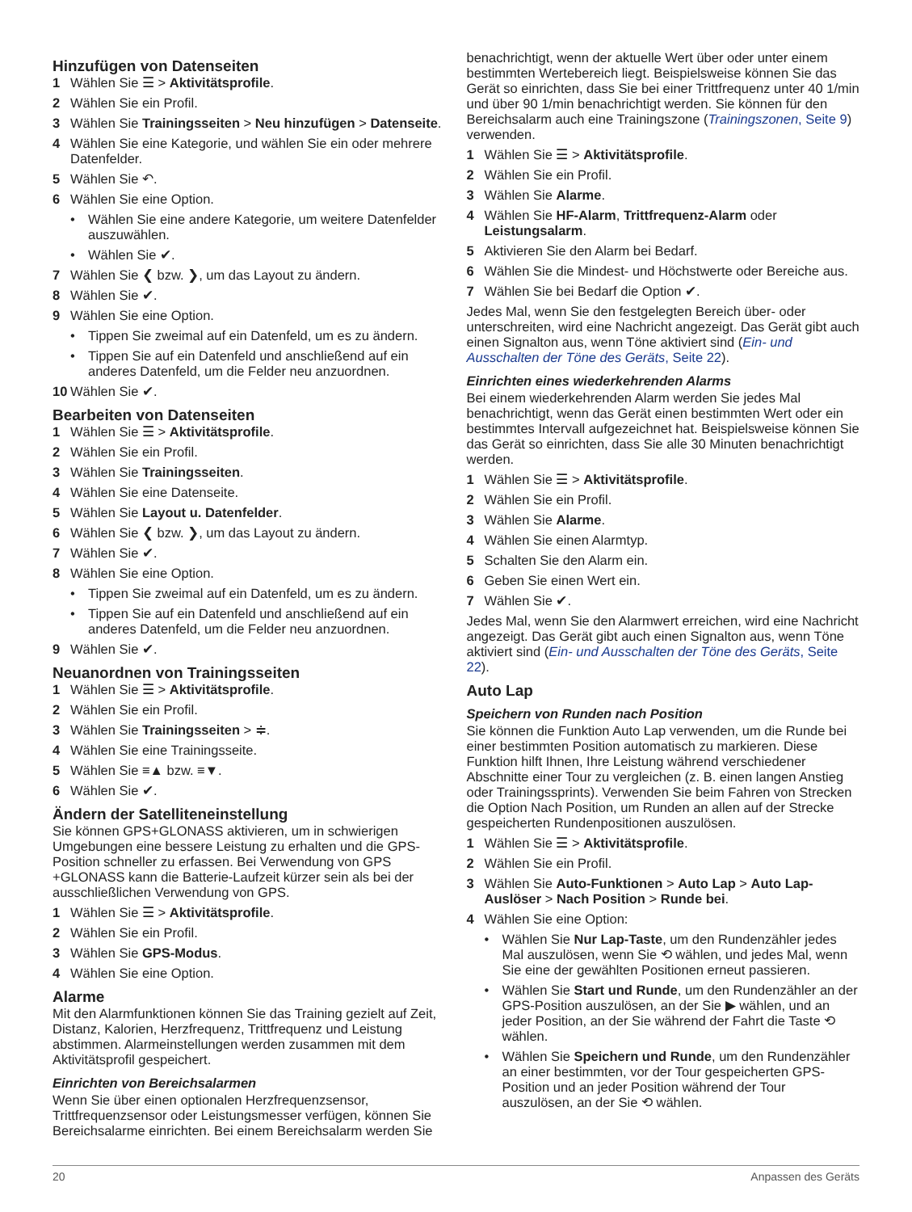Hinzufügen von Datenseiten
1 Wählen Sie ☰ > Aktivitätsprofile.
2 Wählen Sie ein Profil.
3 Wählen Sie Trainingsseiten > Neu hinzufügen > Datenseite.
4 Wählen Sie eine Kategorie, und wählen Sie ein oder mehrere Datenfelder.
5 Wählen Sie ↶.
6 Wählen Sie eine Option.
• Wählen Sie eine andere Kategorie, um weitere Datenfelder auszuwählen.
• Wählen Sie ✔.
7 Wählen Sie ❮ bzw. ❯, um das Layout zu ändern.
8 Wählen Sie ✔.
9 Wählen Sie eine Option.
• Tippen Sie zweimal auf ein Datenfeld, um es zu ändern.
• Tippen Sie auf ein Datenfeld und anschließend auf ein anderes Datenfeld, um die Felder neu anzuordnen.
10 Wählen Sie ✔.
Bearbeiten von Datenseiten
1 Wählen Sie ☰ > Aktivitätsprofile.
2 Wählen Sie ein Profil.
3 Wählen Sie Trainingsseiten.
4 Wählen Sie eine Datenseite.
5 Wählen Sie Layout u. Datenfelder.
6 Wählen Sie ❮ bzw. ❯, um das Layout zu ändern.
7 Wählen Sie ✔.
8 Wählen Sie eine Option.
• Tippen Sie zweimal auf ein Datenfeld, um es zu ändern.
• Tippen Sie auf ein Datenfeld und anschließend auf ein anderes Datenfeld, um die Felder neu anzuordnen.
9 Wählen Sie ✔.
Neuanordnen von Trainingsseiten
1 Wählen Sie ☰ > Aktivitätsprofile.
2 Wählen Sie ein Profil.
3 Wählen Sie Trainingsseiten > ≑.
4 Wählen Sie eine Trainingsseite.
5 Wählen Sie ≡▲ bzw. ≡▼.
6 Wählen Sie ✔.
Ändern der Satelliteneinstellung
Sie können GPS+GLONASS aktivieren, um in schwierigen Umgebungen eine bessere Leistung zu erhalten und die GPS-Position schneller zu erfassen. Bei Verwendung von GPS +GLONASS kann die Batterie-Laufzeit kürzer sein als bei der ausschließlichen Verwendung von GPS.
1 Wählen Sie ☰ > Aktivitätsprofile.
2 Wählen Sie ein Profil.
3 Wählen Sie GPS-Modus.
4 Wählen Sie eine Option.
Alarme
Mit den Alarmfunktionen können Sie das Training gezielt auf Zeit, Distanz, Kalorien, Herzfrequenz, Trittfrequenz und Leistung abstimmen. Alarmeinstellungen werden zusammen mit dem Aktivitätsprofil gespeichert.
Einrichten von Bereichsalarmen
Wenn Sie über einen optionalen Herzfrequenzsensor, Trittfrequenzsensor oder Leistungsmesser verfügen, können Sie Bereichsalarme einrichten. Bei einem Bereichsalarm werden Sie
benachrichtigt, wenn der aktuelle Wert über oder unter einem bestimmten Wertebereich liegt. Beispielsweise können Sie das Gerät so einrichten, dass Sie bei einer Trittfrequenz unter 40 1/min und über 90 1/min benachrichtigt werden. Sie können für den Bereichsalarm auch eine Trainingszone (Trainingszonen, Seite 9) verwenden.
1 Wählen Sie ☰ > Aktivitätsprofile.
2 Wählen Sie ein Profil.
3 Wählen Sie Alarme.
4 Wählen Sie HF-Alarm, Trittfrequenz-Alarm oder Leistungsalarm.
5 Aktivieren Sie den Alarm bei Bedarf.
6 Wählen Sie die Mindest- und Höchstwerte oder Bereiche aus.
7 Wählen Sie bei Bedarf die Option ✔.
Jedes Mal, wenn Sie den festgelegten Bereich über- oder unterschreiten, wird eine Nachricht angezeigt. Das Gerät gibt auch einen Signalton aus, wenn Töne aktiviert sind (Ein- und Ausschalten der Töne des Geräts, Seite 22).
Einrichten eines wiederkehrenden Alarms
Bei einem wiederkehrenden Alarm werden Sie jedes Mal benachrichtigt, wenn das Gerät einen bestimmten Wert oder ein bestimmtes Intervall aufgezeichnet hat. Beispielsweise können Sie das Gerät so einrichten, dass Sie alle 30 Minuten benachrichtigt werden.
1 Wählen Sie ☰ > Aktivitätsprofile.
2 Wählen Sie ein Profil.
3 Wählen Sie Alarme.
4 Wählen Sie einen Alarmtyp.
5 Schalten Sie den Alarm ein.
6 Geben Sie einen Wert ein.
7 Wählen Sie ✔.
Jedes Mal, wenn Sie den Alarmwert erreichen, wird eine Nachricht angezeigt. Das Gerät gibt auch einen Signalton aus, wenn Töne aktiviert sind (Ein- und Ausschalten der Töne des Geräts, Seite 22).
Auto Lap
Speichern von Runden nach Position
Sie können die Funktion Auto Lap verwenden, um die Runde bei einer bestimmten Position automatisch zu markieren. Diese Funktion hilft Ihnen, Ihre Leistung während verschiedener Abschnitte einer Tour zu vergleichen (z. B. einen langen Anstieg oder Trainingssprints). Verwenden Sie beim Fahren von Strecken die Option Nach Position, um Runden an allen auf der Strecke gespeicherten Rundenpositionen auszulösen.
1 Wählen Sie ☰ > Aktivitätsprofile.
2 Wählen Sie ein Profil.
3 Wählen Sie Auto-Funktionen > Auto Lap > Auto Lap-Auslöser > Nach Position > Runde bei.
4 Wählen Sie eine Option:
• Wählen Sie Nur Lap-Taste, um den Rundenzähler jedes Mal auszulösen, wenn Sie ⟲ wählen, und jedes Mal, wenn Sie eine der gewählten Positionen erneut passieren.
• Wählen Sie Start und Runde, um den Rundenzähler an der GPS-Position auszulösen, an der Sie ▶ wählen, und an jeder Position, an der Sie während der Fahrt die Taste ⟲ wählen.
• Wählen Sie Speichern und Runde, um den Rundenzähler an einer bestimmten, vor der Tour gespeicherten GPS-Position und an jeder Position während der Tour auszulösen, an der Sie ⟲ wählen.
20 Anpassen des Geräts